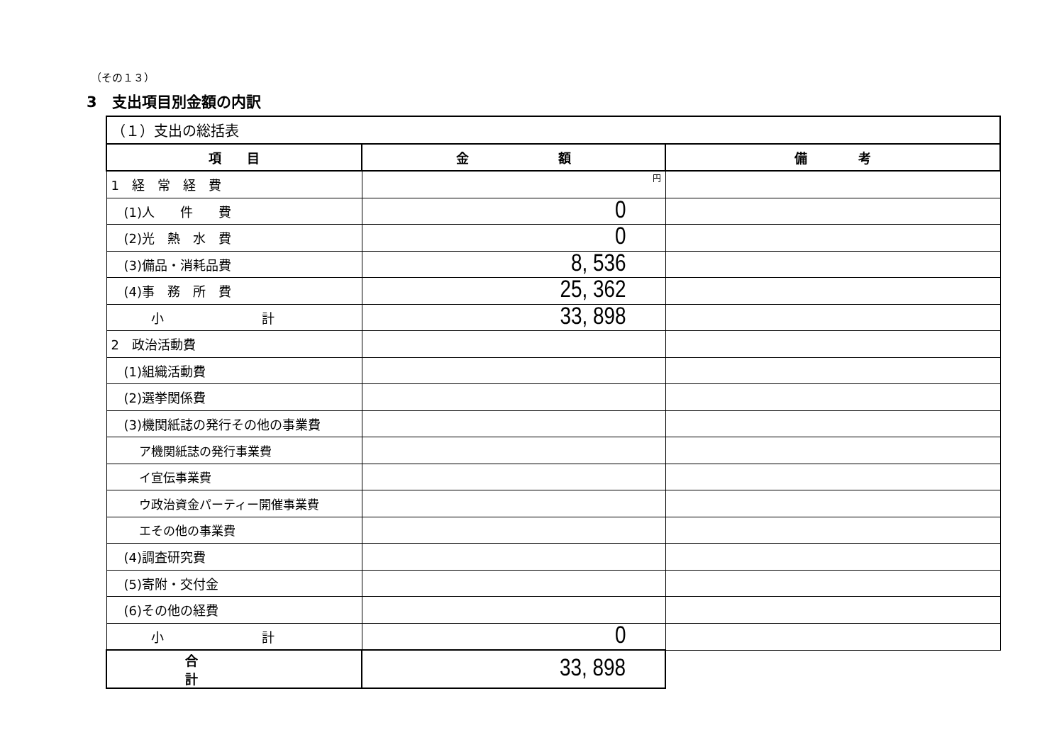（その１３）
3　支出項目別金額の内訳
| （１）支出の総括表 | | |
| 項 目 | 金 額 | 備 考 |
| 1 経 常 経 費 | 円 | |
| (1)人 件 費 | 0 | |
| (2)光 熱 水 費 | 0 | |
| (3)備品・消耗品費 | 8, 536 | |
| (4)事 務 所 費 | 25, 362 | |
| 小 計 | 33, 898 | |
| 2 政治活動費 | | |
| (1)組織活動費 | | |
| (2)選挙関係費 | | |
| (3)機関紙誌の発行その他の事業費 | | |
| ア機関紙誌の発行事業費 | | |
| イ宣伝事業費 | | |
| ウ政治資金パーティー開催事業費 | | |
| エその他の事業費 | | |
| (4)調査研究費 | | |
| (5)寄附・交付金 | | |
| (6)その他の経費 | | |
| 小 計 | 0 | |
| 合 計 | 33, 898 | |